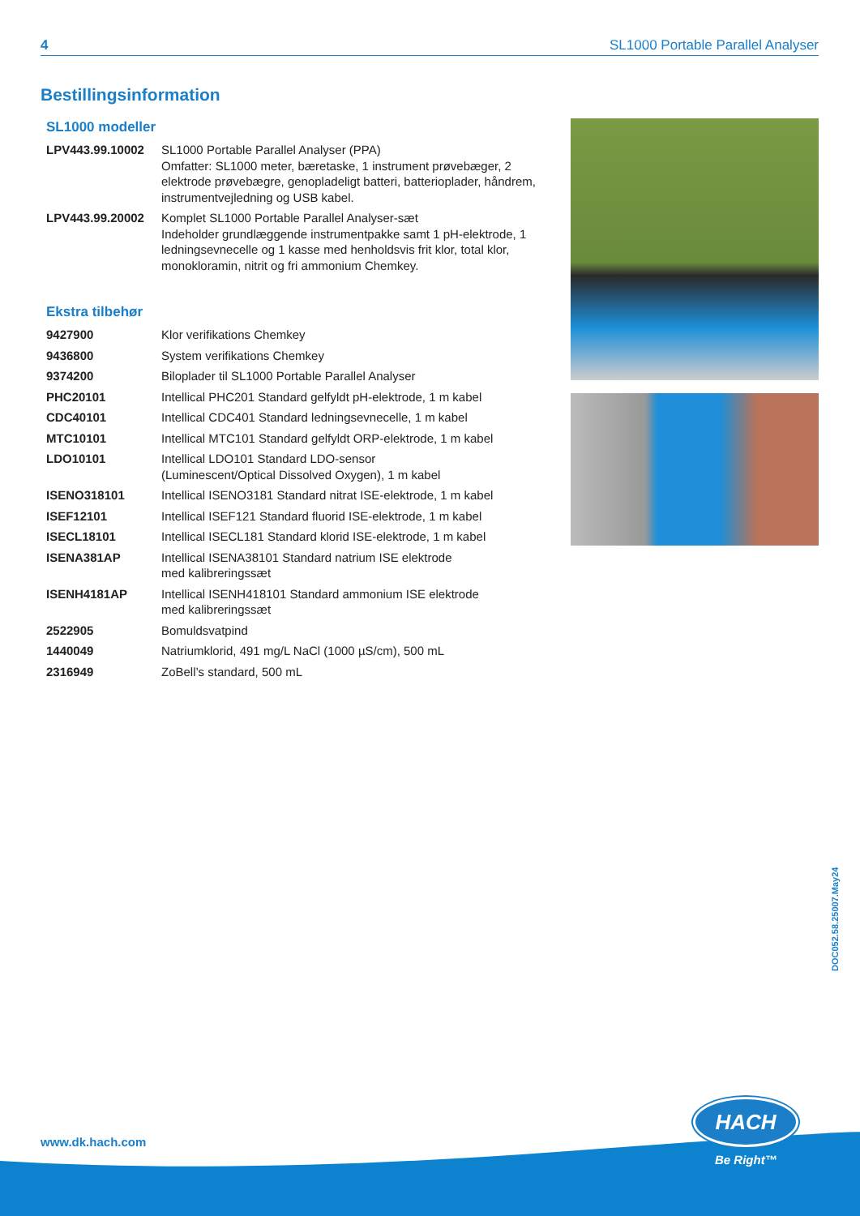4 SL1000 Portable Parallel Analyser
Bestillingsinformation
SL1000 modeller
| LPV443.99.10002 | SL1000 Portable Parallel Analyser (PPA) Omfatter: SL1000 meter, bæretaske, 1 instrument prøvebæger, 2 elektrode prøvebægre, genopladeligt batteri, batterioplader, håndrem, instrumentvejledning og USB kabel. |
| LPV443.99.20002 | Komplet SL1000 Portable Parallel Analyser-sæt Indeholder grundlæggende instrumentpakke samt 1 pH-elektrode, 1 ledningsevnecelle og 1 kasse med henholdsvis frit klor, total klor, monokloramin, nitrit og fri ammonium Chemkey. |
Ekstra tilbehør
| 9427900 | Klor verifikations Chemkey |
| 9436800 | System verifikations Chemkey |
| 9374200 | Biloplader til SL1000 Portable Parallel Analyser |
| PHC20101 | Intellical PHC201 Standard gelfyldt pH-elektrode, 1 m kabel |
| CDC40101 | Intellical CDC401 Standard ledningsevnecelle, 1 m kabel |
| MTC10101 | Intellical MTC101 Standard gelfyldt ORP-elektrode, 1 m kabel |
| LDO10101 | Intellical LDO101 Standard LDO-sensor (Luminescent/Optical Dissolved Oxygen), 1 m kabel |
| ISENO318101 | Intellical ISENO3181 Standard nitrat ISE-elektrode, 1 m kabel |
| ISEF12101 | Intellical ISEF121 Standard fluorid ISE-elektrode, 1 m kabel |
| ISECL18101 | Intellical ISECL181 Standard klorid ISE-elektrode, 1 m kabel |
| ISENA381AP | Intellical ISENA38101 Standard natrium ISE elektrode med kalibreringssæt |
| ISENH4181AP | Intellical ISENH418101 Standard ammonium ISE elektrode med kalibreringssæt |
| 2522905 | Bomuldsvatpind |
| 1440049 | Natriumklorid, 491 mg/L NaCl (1000 µS/cm), 500 mL |
| 2316949 | ZoBell’s standard, 500 mL |
DOC052.58.25007.May24
www.dk.hach.com
HACH
Be Right™